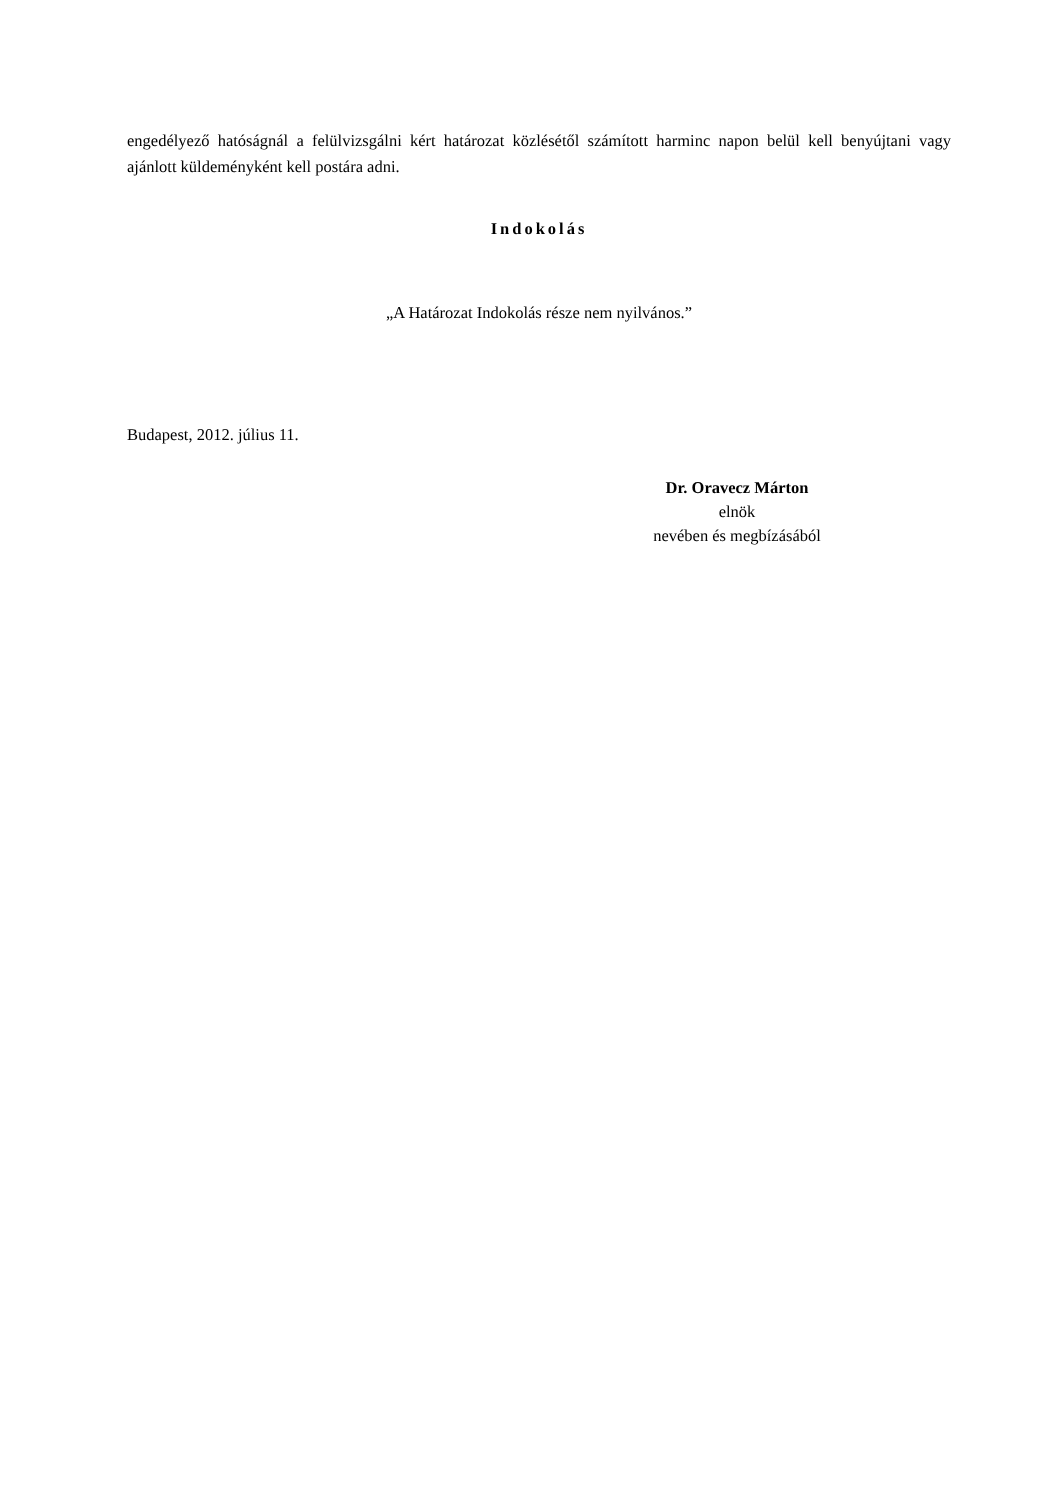engedélyező hatóságnál a felülvizsgálni kért határozat közlésétől számított harminc napon belül kell benyújtani vagy ajánlott küldeményként kell postára adni.
Indokolás
„A Határozat Indokolás része nem nyilvános.”
Budapest, 2012. július 11.
Dr. Oravecz Márton
elnök
nevében és megbízásából